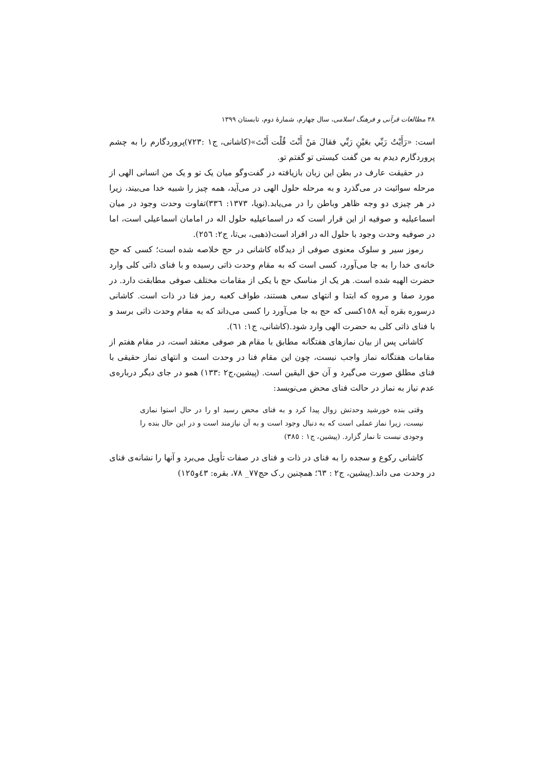۳۸ مطالعات قرآنی و فرهنگ اسلامی، سال چهارم، شمارهٔ دوم، تابستان ۱۳۹۹
است: «رَأَيْتُ رَبِّي بعَيْنِ رَبِّي فقالَ مَنْ أَنْتَ قُلْت أَنْتَ»(کاشانی، ج۱ :۷۲۳)پروردگارم را به چشم پروردگارم دیدم به من گفت کیستی تو گفتم تو.
در حقیقت عارف در بطن این زبان بازیافته در گفت‌وگو میان یک تو و یک من انسانی الهی از مرحله سوائیت در می‌گذرد و به مرحله حلول الهی در می‌آید، همه چیز را شبیه خدا می‌بیند، زیرا در هر چیزی دو وجه ظاهر وباطن را در می‌یابد.(نویا، ۱۳۷۳: ۳۳٦)تفاوت وحدت وجود در میان اسماعیلیه و صوفیه از این قرار است که در اسماعیلیه حلول اله در امامان اسماعیلی است، اما در صوفیه وحدت وجود با حلول اله در افراد است(ذهبی، بی‌تا، ج۲: ۲٥٦).
رموز سیر و سلوک معنوی صوفی از دیدگاه کاشانی در حج خلاصه شده است؛ کسی که حج خانه‌ی خدا را به جا می‌آورد، کسی است که به مقام وحدت ذاتی رسیده و با فنای ذاتی کلی وارد حضرت الهیه شده است. هر یک از مناسک حج با یکی از مقامات مختلف صوفی مطابقت دارد. در مورد صفا و مروه که ابتدا و انتهای سعی هستند، طواف کعبه رمز فنا در ذات است. کاشانی درسوره بقره آیه ۱٥۸کسی که حج به جا می‌آورد را کسی می‌داند که به مقام وحدت ذاتی برسد و با فنای ذاتی کلی به حضرت الهی وارد شود.(کاشانی، ج۱: ٦۱).
کاشانی پس از بیان نمازهای هفتگانه مطابق با مقام هر صوفی معتقد است، در مقام هفتم از مقامات هفتگانه نماز واجب نیست، چون این مقام فنا در وحدت است و انتهای نماز حقیقی با فنای مطلق صورت می‌گیرد و آن حق الیقین است. (پیشین،ج۲ :۱۳۳) همو در جای دیگر درباره‌ی عدم نیاز به نماز در حالت فنای محض می‌نویسد:
وقتی بنده خورشید وحدتش زوال پیدا کرد و به فنای محض رسید او را در حال استوا نمازی نیست، زیرا نماز عملی است که به دنبال وجود است و به آن نیازمند است و در این حال بنده را وجودی نیست تا نماز گزارد. (پیشین، ج۱ : ۳۸٥)
کاشانی رکوع و سجده را به فنای در ذات و فنای در صفات تأویل می‌برد و آنها را نشانه‌ی فنای در وحدت می داند.(پیشین، ج۲ : ٦۳؛ همچنین ر.ک حج۷۷_ ۷۸، بقره: ٤۳و۱۲٥)